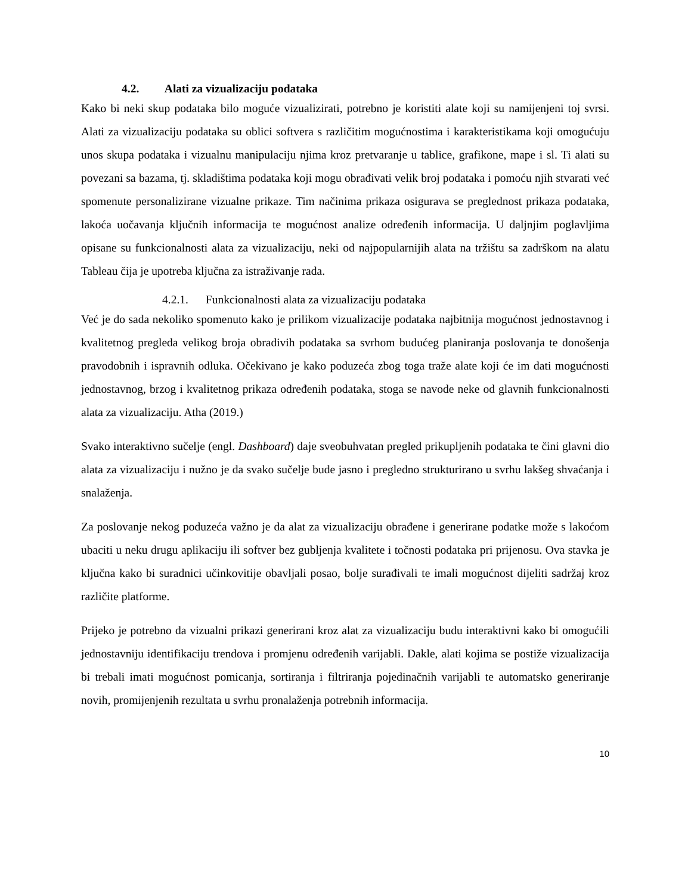4.2. Alati za vizualizaciju podataka
Kako bi neki skup podataka bilo moguće vizualizirati, potrebno je koristiti alate koji su namijenjeni toj svrsi. Alati za vizualizaciju podataka su oblici softvera s različitim mogućnostima i karakteristikama koji omogućuju unos skupa podataka i vizualnu manipulaciju njima kroz pretvaranje u tablice, grafikone, mape i sl. Ti alati su povezani sa bazama, tj. skladištima podataka koji mogu obrađivati velik broj podataka i pomoću njih stvarati već spomenute personalizirane vizualne prikaze. Tim načinima prikaza osigurava se preglednost prikaza podataka, lakoća uočavanja ključnih informacija te mogućnost analize određenih informacija. U daljnjim poglavljima opisane su funkcionalnosti alata za vizualizaciju, neki od najpopularnijih alata na tržištu sa zadrškom na alatu Tableau čija je upotreba ključna za istraživanje rada.
4.2.1. Funkcionalnosti alata za vizualizaciju podataka
Već je do sada nekoliko spomenuto kako je prilikom vizualizacije podataka najbitnija mogućnost jednostavnog i kvalitetnog pregleda velikog broja obradivih podataka sa svrhom budućeg planiranja poslovanja te donošenja pravodobnih i ispravnih odluka. Očekivano je kako poduzeća zbog toga traže alate koji će im dati mogućnosti jednostavnog, brzog i kvalitetnog prikaza određenih podataka, stoga se navode neke od glavnih funkcionalnosti alata za vizualizaciju. Atha (2019.)
Svako interaktivno sučelje (engl. Dashboard) daje sveobuhvatan pregled prikupljenih podataka te čini glavni dio alata za vizualizaciju i nužno je da svako sučelje bude jasno i pregledno strukturirano u svrhu lakšeg shvaćanja i snalaženja.
Za poslovanje nekog poduzeća važno je da alat za vizualizaciju obrađene i generirane podatke može s lakoćom ubaciti u neku drugu aplikaciju ili softver bez gubljenja kvalitete i točnosti podataka pri prijenosu. Ova stavka je ključna kako bi suradnici učinkovitije obavljali posao, bolje surađivali te imali mogućnost dijeliti sadržaj kroz različite platforme.
Prijeko je potrebno da vizualni prikazi generirani kroz alat za vizualizaciju budu interaktivni kako bi omogućili jednostavniju identifikaciju trendova i promjenu određenih varijabli. Dakle, alati kojima se postiže vizualizacija bi trebali imati mogućnost pomicanja, sortiranja i filtriranja pojedinačnih varijabli te automatsko generiranje novih, promijenjenih rezultata u svrhu pronalaženja potrebnih informacija.
10